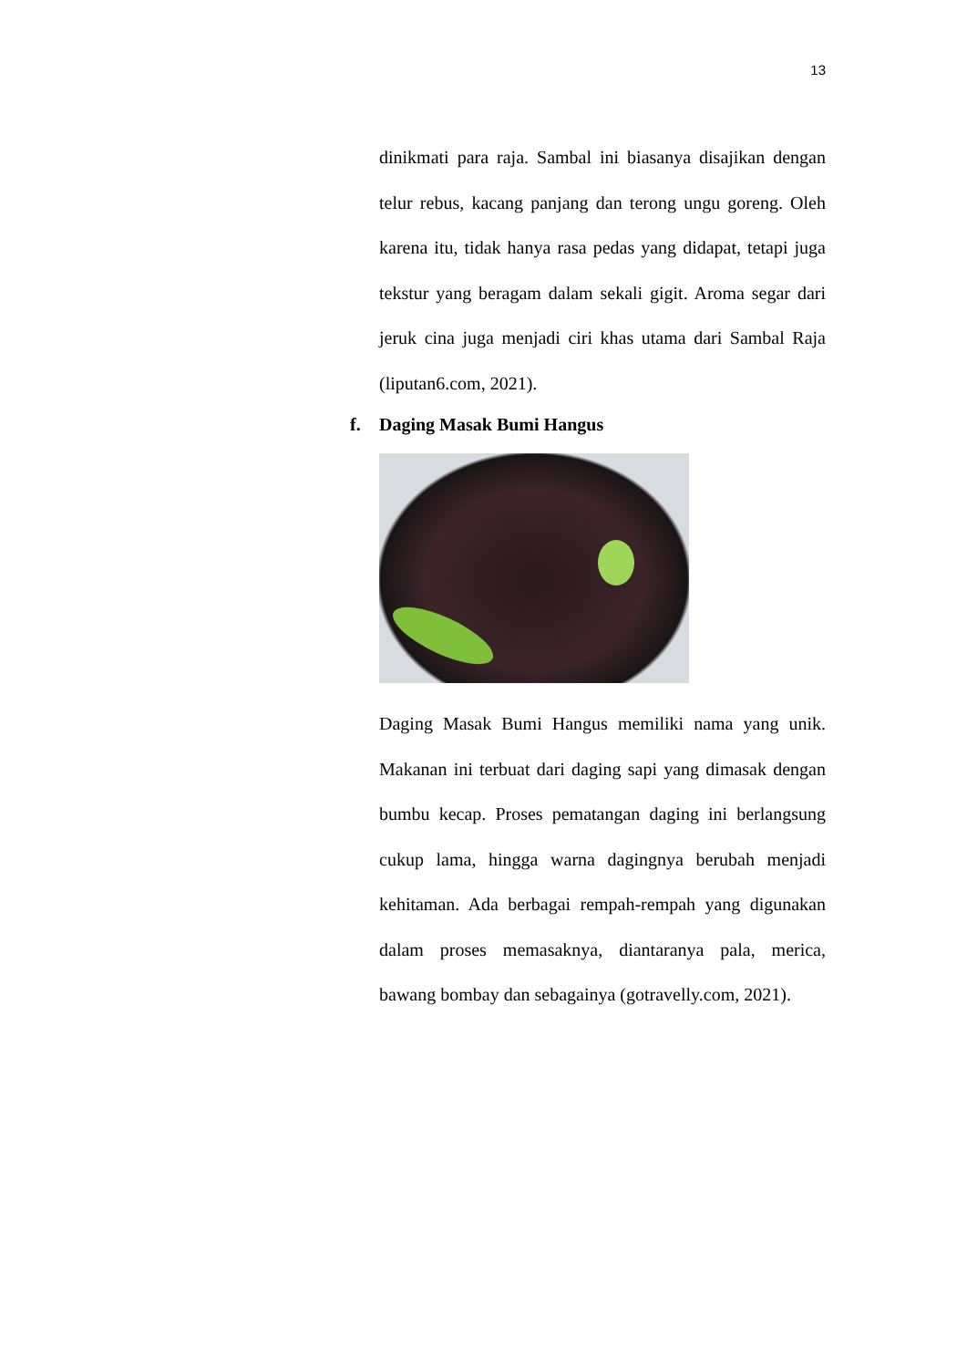13
dinikmati para raja. Sambal ini biasanya disajikan dengan telur rebus, kacang panjang dan terong ungu goreng. Oleh karena itu, tidak hanya rasa pedas yang didapat, tetapi juga tekstur yang beragam dalam sekali gigit. Aroma segar dari jeruk cina juga menjadi ciri khas utama dari Sambal Raja (liputan6.com, 2021).
f. Daging Masak Bumi Hangus
Daging Masak Bumi Hangus memiliki nama yang unik. Makanan ini terbuat dari daging sapi yang dimasak dengan bumbu kecap. Proses pematangan daging ini berlangsung cukup lama, hingga warna dagingnya berubah menjadi kehitaman. Ada berbagai rempah-rempah yang digunakan dalam proses memasaknya, diantaranya pala, merica, bawang bombay dan sebagainya (gotravelly.com, 2021).